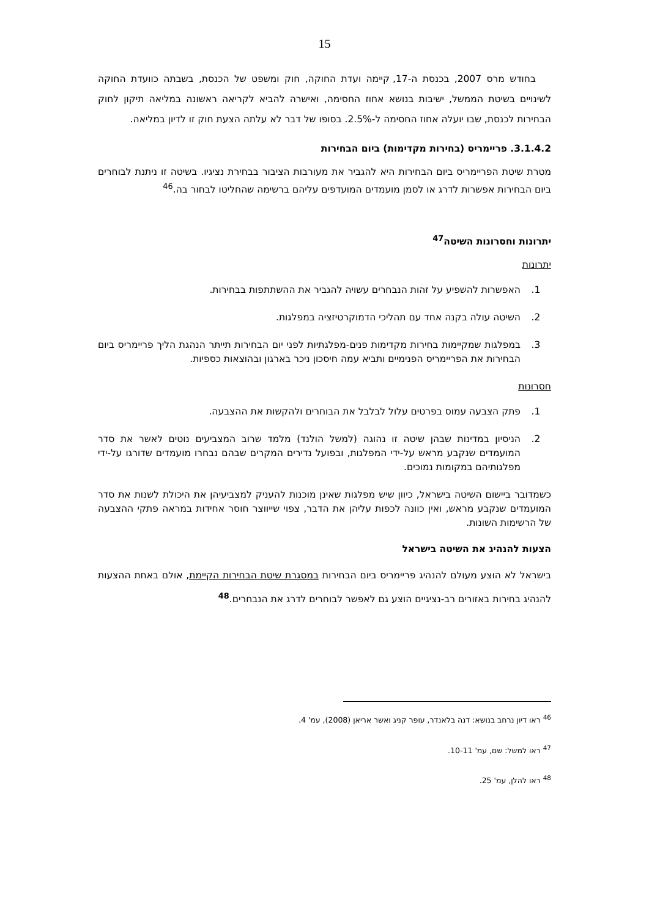15
בחודש מרס 2007, בכנסת ה-17, קיימה ועדת החוקה, חוק ומשפט של הכנסת, בשבתה כוועדת החוקה לשינויים בשיטת הממשל, ישיבות בנושא אחוז החסימה, ואישרה להביא לקריאה ראשונה במליאה תיקון לחוק הבחירות לכנסת, שבו יועלה אחוז החסימה ל-2.5%. בסופו של דבר לא עלתה הצעת חוק זו לדיון במליאה.
3.1.4.2. פריימריס (בחירות מקדימות) ביום הבחירות
מטרת שיטת הפריימריס ביום הבחירות היא להגביר את מעורבות הציבור בבחירת נציגיו. בשיטה זו ניתנת לבוחרים ביום הבחירות אפשרות לדרג או לסמן מועמדים המועדפים עליהם ברשימה שהחליטו לבחור בה.<sup>46</sup>
יתרונות וחסרונות השיטה<sup>47</sup>
יתרונות
1. האפשרות להשפיע על זהות הנבחרים עשויה להגביר את ההשתתפות בבחירות.
2. השיטה עולה בקנה אחד עם תהליכי הדמוקרטיזציה במפלגות.
3. במפלגות שמקיימות בחירות מקדימות פנים-מפלגתיות לפני יום הבחירות תייתר הנהגת הליך פריימריס ביום הבחירות את הפריימריס הפנימיים ותביא עמה חיסכון ניכר בארגון ובהוצאות כספיות.
חסרונות
1. פתק הצבעה עמוס בפרטים עלול לבלבל את הבוחרים ולהקשות את ההצבעה.
2. הניסיון במדינות שבהן שיטה זו נהוגה (למשל הולנד) מלמד שרוב המצביעים נוטים לאשר את סדר המועמדים שנקבע מראש על-ידי המפלגות, ובפועל נדירים המקרים שבהם נבחרו מועמדים שדורגו על-ידי מפלגותיהם במקומות נמוכים.
כשמדובר ביישום השיטה בישראל, כיוון שיש מפלגות שאינן מוכנות להעניק למצביעיהן את היכולת לשנות את סדר המועמדים שנקבע מראש, ואין כוונה לכפות עליהן את הדבר, צפוי שייווצר חוסר אחידות במראה פתקי ההצבעה של הרשימות השונות.
הצעות להנהיג את השיטה בישראל
בישראל לא הוצע מעולם להנהיג פריימריס ביום הבחירות במסגרת שיטת הבחירות הקיימת, אולם באחת ההצעות להנהיג בחירות באזורים רב-נציגיים הוצע גם לאפשר לבוחרים לדרג את הנבחרים.<sup>48</sup>
<sup>46</sup> ראו דיון נרחב בנושא: דנה בלאנדר, עופר קניג ואשר אריאן (2008), עמ' 4.
<sup>47</sup> ראו למשל: שם, עמ' 10-11.
<sup>48</sup> ראו להלן, עמ' 25.